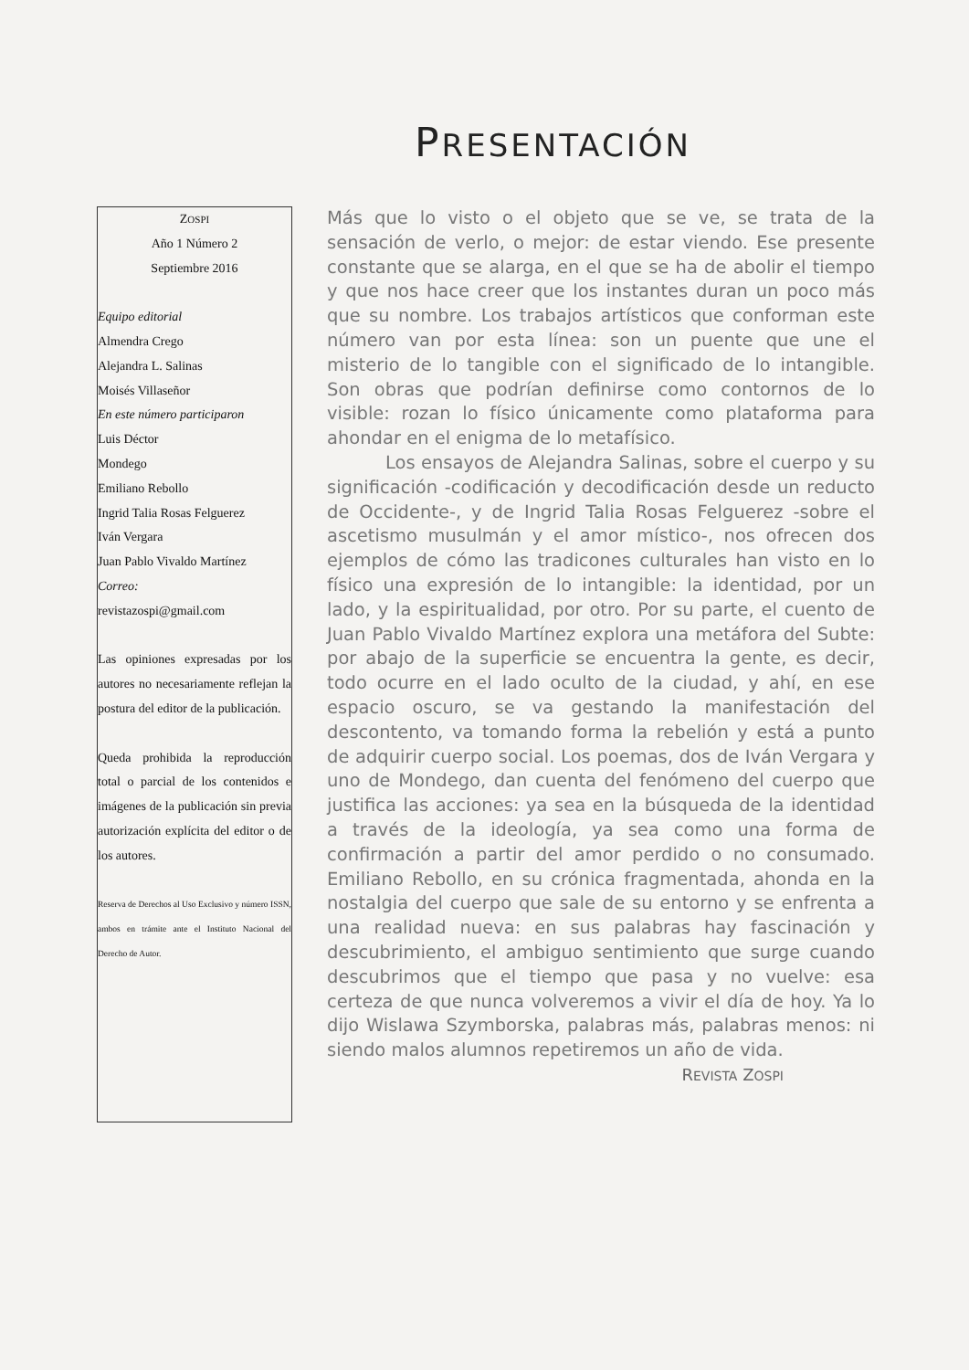PRESENTACIÓN
ZOSPI
Año 1 Número 2
Septiembre 2016
Equipo editorial
Almendra Crego
Alejandra L. Salinas
Moisés Villaseñor
En este número participaron
Luis Déctor
Mondego
Emiliano Rebollo
Ingrid Talia Rosas Felguerez
Iván Vergara
Juan Pablo Vivaldo Martínez
Correo:
revistazospi@gmail.com
Las opiniones expresadas por los autores no necesariamente reflejan la postura del editor de la publicación.
Queda prohibida la reproducción total o parcial de los contenidos e imágenes de la publicación sin previa autorización explícita del editor o de los autores.
Reserva de Derechos al Uso Exclusivo y número ISSN, ambos en trámite ante el Instituto Nacional del Derecho de Autor.
Más que lo visto o el objeto que se ve, se trata de la sensación de verlo, o mejor: de estar viendo. Ese presente constante que se alarga, en el que se ha de abolir el tiempo y que nos hace creer que los instantes duran un poco más que su nombre. Los trabajos artísticos que conforman este número van por esta línea: son un puente que une el misterio de lo tangible con el significado de lo intangible. Son obras que podrían definirse como contornos de lo visible: rozan lo físico únicamente como plataforma para ahondar en el enigma de lo metafísico.
Los ensayos de Alejandra Salinas, sobre el cuerpo y su significación -codificación y decodificación desde un reducto de Occidente-, y de Ingrid Talia Rosas Felguerez -sobre el ascetismo musulmán y el amor místico-, nos ofrecen dos ejemplos de cómo las tradicones culturales han visto en lo físico una expresión de lo intangible: la identidad, por un lado, y la espiritualidad, por otro. Por su parte, el cuento de Juan Pablo Vivaldo Martínez explora una metáfora del Subte: por abajo de la superficie se encuentra la gente, es decir, todo ocurre en el lado oculto de la ciudad, y ahí, en ese espacio oscuro, se va gestando la manifestación del descontento, va tomando forma la rebelión y está a punto de adquirir cuerpo social. Los poemas, dos de Iván Vergara y uno de Mondego, dan cuenta del fenómeno del cuerpo que justifica las acciones: ya sea en la búsqueda de la identidad a través de la ideología, ya sea como una forma de confirmación a partir del amor perdido o no consumado. Emiliano Rebollo, en su crónica fragmentada, ahonda en la nostalgia del cuerpo que sale de su entorno y se enfrenta a una realidad nueva: en sus palabras hay fascinación y descubrimiento, el ambiguo sentimiento que surge cuando descubrimos que el tiempo que pasa y no vuelve: esa certeza de que nunca volveremos a vivir el día de hoy. Ya lo dijo Wislawa Szymborska, palabras más, palabras menos: ni siendo malos alumnos repetiremos un año de vida.
REVISTA ZOSPI